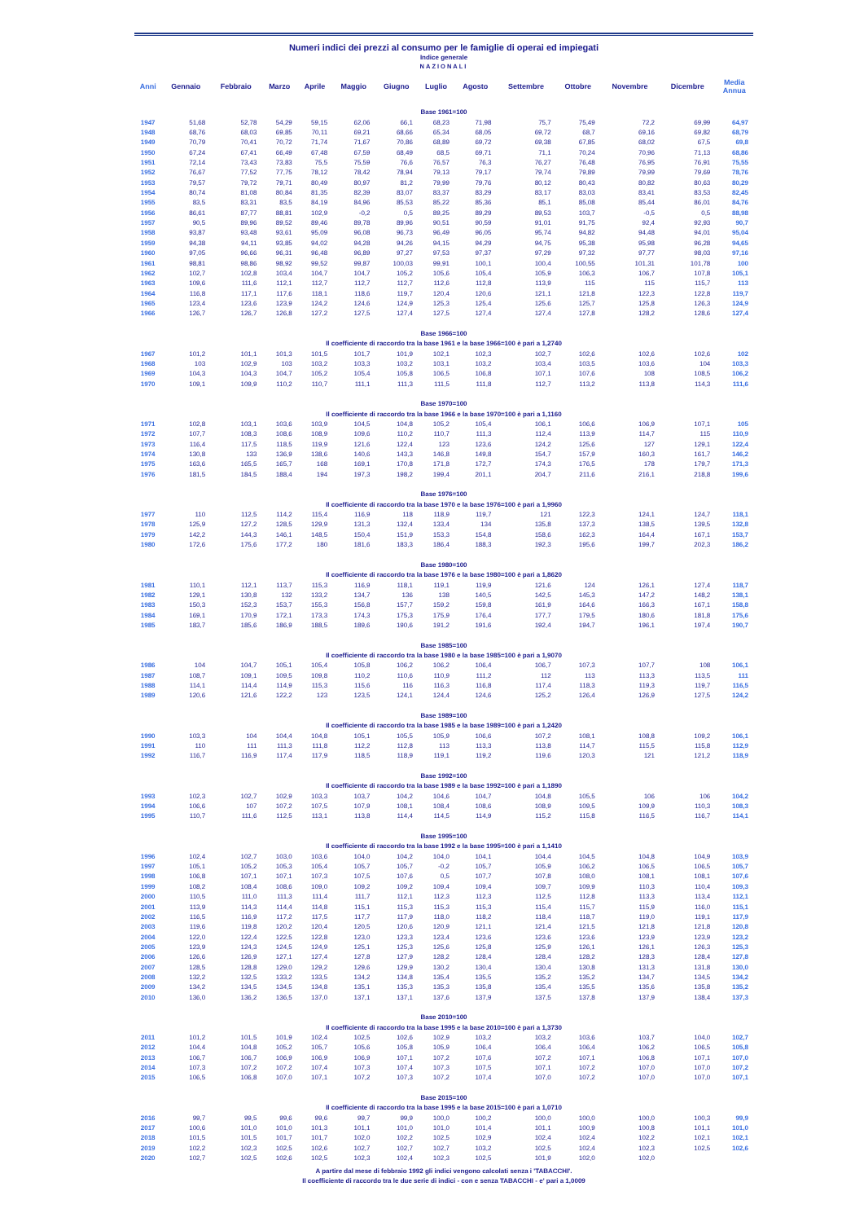Numeri indici dei prezzi al consumo per le famiglie di operai ed impiegati
Indice generale
NAZIONALI
| Anni | Gennaio | Febbraio | Marzo | Aprile | Maggio | Giugno | Luglio | Agosto | Settembre | Ottobre | Novembre | Dicembre | Media Annua |
| --- | --- | --- | --- | --- | --- | --- | --- | --- | --- | --- | --- | --- | --- |
| Base 1961=100 | | | | | | | | | | | | | |
| 1947 | 51,68 | 52,78 | 54,29 | 59,15 | 62,06 | 66,1 | 68,23 | 71,98 | 75,7 | 75,49 | 72,2 | 69,99 | 64,97 |
| 1948 | 68,76 | 68,03 | 69,85 | 70,11 | 69,21 | 68,66 | 65,34 | 68,05 | 69,72 | 68,7 | 69,16 | 69,82 | 68,79 |
| 1949 | 70,79 | 70,41 | 70,72 | 71,74 | 71,67 | 70,86 | 68,89 | 69,72 | 69,38 | 67,85 | 68,02 | 67,5 | 69,8 |
| 1950 | 67,24 | 67,41 | 66,49 | 67,48 | 67,59 | 68,49 | 68,5 | 69,71 | 71,1 | 70,24 | 70,96 | 71,13 | 68,86 |
| 1951 | 72,14 | 73,43 | 73,83 | 75,5 | 75,59 | 76,6 | 76,57 | 76,3 | 76,27 | 76,48 | 76,95 | 76,91 | 75,55 |
| 1952 | 76,67 | 77,52 | 77,75 | 78,12 | 78,42 | 78,94 | 79,13 | 79,17 | 79,74 | 79,89 | 79,99 | 79,69 | 78,76 |
| 1953 | 79,57 | 79,72 | 79,71 | 80,49 | 80,97 | 81,2 | 79,99 | 79,76 | 80,12 | 80,43 | 80,82 | 80,63 | 80,29 |
| 1954 | 80,74 | 81,08 | 80,84 | 81,35 | 82,39 | 83,07 | 83,37 | 83,29 | 83,17 | 83,03 | 83,41 | 83,53 | 82,45 |
| 1955 | 83,5 | 83,31 | 83,5 | 84,19 | 84,96 | 85,53 | 85,22 | 85,36 | 85,1 | 85,08 | 85,44 | 86,01 | 84,76 |
| 1956 | 86,61 | 87,77 | 88,81 | 102,9 | -0,2 | 0,5 | 89,25 | 89,29 | 89,53 | 103,7 | -0,5 | 0,5 | 88,98 |
| 1957 | 90,5 | 89,96 | 89,52 | 89,46 | 89,78 | 89,96 | 90,51 | 90,59 | 91,01 | 91,75 | 92,4 | 92,93 | 90,7 |
| 1958 | 93,87 | 93,48 | 93,61 | 95,09 | 96,08 | 96,73 | 96,49 | 96,05 | 95,74 | 94,82 | 94,48 | 94,01 | 95,04 |
| 1959 | 94,38 | 94,11 | 93,85 | 94,02 | 94,28 | 94,26 | 94,15 | 94,29 | 94,75 | 95,38 | 95,98 | 96,28 | 94,65 |
| 1960 | 97,05 | 96,66 | 96,31 | 96,48 | 96,89 | 97,27 | 97,53 | 97,37 | 97,29 | 97,32 | 97,77 | 98,03 | 97,16 |
| 1961 | 98,81 | 98,86 | 98,92 | 99,52 | 99,87 | 100,03 | 99,91 | 100,1 | 100,4 | 100,55 | 101,31 | 101,78 | 100 |
| 1962 | 102,7 | 102,8 | 103,4 | 104,7 | 104,7 | 105,2 | 105,6 | 105,4 | 105,9 | 106,3 | 106,7 | 107,8 | 105,1 |
| 1963 | 109,6 | 111,6 | 112,1 | 112,7 | 112,7 | 112,7 | 112,6 | 112,8 | 113,9 | 115 | 115 | 115,7 | 113 |
| 1964 | 116,8 | 117,1 | 117,6 | 118,1 | 118,6 | 119,7 | 120,4 | 120,6 | 121,1 | 121,8 | 122,3 | 122,8 | 119,7 |
| 1965 | 123,4 | 123,6 | 123,9 | 124,2 | 124,6 | 124,9 | 125,3 | 125,4 | 125,6 | 125,7 | 125,8 | 126,3 | 124,9 |
| 1966 | 126,7 | 126,7 | 126,8 | 127,2 | 127,5 | 127,4 | 127,5 | 127,4 | 127,4 | 127,8 | 128,2 | 128,6 | 127,4 |
| Base 1966=100 | | | | | | | | | | | | | |
| Il coefficiente di raccordo tra la base 1961 e la base 1966=100 è pari a 1,2740 | | | | | | | | | | | | | |
| 1967 | 101,2 | 101,1 | 101,3 | 101,5 | 101,7 | 101,9 | 102,1 | 102,3 | 102,7 | 102,6 | 102,6 | 102,6 | 102 |
| 1968 | 103 | 102,9 | 103 | 103,2 | 103,3 | 103,2 | 103,1 | 103,2 | 103,4 | 103,5 | 103,6 | 104 | 103,3 |
| 1969 | 104,3 | 104,3 | 104,7 | 105,2 | 105,4 | 105,8 | 106,5 | 106,8 | 107,1 | 107,6 | 108 | 108,5 | 106,2 |
| 1970 | 109,1 | 109,9 | 110,2 | 110,7 | 111,1 | 111,3 | 111,5 | 111,8 | 112,7 | 113,2 | 113,8 | 114,3 | 111,6 |
| Base 1970=100 | | | | | | | | | | | | | |
| Il coefficiente di raccordo tra la base 1966 e la base 1970=100 è pari a 1,1160 | | | | | | | | | | | | | |
| 1971 | 102,8 | 103,1 | 103,6 | 103,9 | 104,5 | 104,8 | 105,2 | 105,4 | 106,1 | 106,6 | 106,9 | 107,1 | 105 |
| 1972 | 107,7 | 108,3 | 108,6 | 108,9 | 109,6 | 110,2 | 110,7 | 111,3 | 112,4 | 113,9 | 114,7 | 115 | 110,9 |
| 1973 | 116,4 | 117,5 | 118,5 | 119,9 | 121,6 | 122,4 | 123 | 123,6 | 124,2 | 125,6 | 127 | 129,1 | 122,4 |
| 1974 | 130,8 | 133 | 136,9 | 138,6 | 140,6 | 143,3 | 146,8 | 149,8 | 154,7 | 157,9 | 160,3 | 161,7 | 146,2 |
| 1975 | 163,6 | 165,5 | 165,7 | 168 | 169,1 | 170,8 | 171,8 | 172,7 | 174,3 | 176,5 | 178 | 179,7 | 171,3 |
| 1976 | 181,5 | 184,5 | 188,4 | 194 | 197,3 | 198,2 | 199,4 | 201,1 | 204,7 | 211,6 | 216,1 | 218,8 | 199,6 |
| Base 1976=100 | | | | | | | | | | | | | |
| Il coefficiente di raccordo tra la base 1970 e la base 1976=100 è pari a 1,9960 | | | | | | | | | | | | | |
| 1977 | 110 | 112,5 | 114,2 | 115,4 | 116,9 | 118 | 118,9 | 119,7 | 121 | 122,3 | 124,1 | 124,7 | 118,1 |
| 1978 | 125,9 | 127,2 | 128,5 | 129,9 | 131,3 | 132,4 | 133,4 | 134 | 135,8 | 137,3 | 138,5 | 139,5 | 132,8 |
| 1979 | 142,2 | 144,3 | 146,1 | 148,5 | 150,4 | 151,9 | 153,3 | 154,8 | 158,6 | 162,3 | 164,4 | 167,1 | 153,7 |
| 1980 | 172,6 | 175,6 | 177,2 | 180 | 181,6 | 183,3 | 186,4 | 188,3 | 192,3 | 195,6 | 199,7 | 202,3 | 186,2 |
| Base 1980=100 | | | | | | | | | | | | | |
| Il coefficiente di raccordo tra la base 1976 e la base 1980=100 è pari a 1,8620 | | | | | | | | | | | | | |
| 1981 | 110,1 | 112,1 | 113,7 | 115,3 | 116,9 | 118,1 | 119,1 | 119,9 | 121,6 | 124 | 126,1 | 127,4 | 118,7 |
| 1982 | 129,1 | 130,8 | 132 | 133,2 | 134,7 | 136 | 138 | 140,5 | 142,5 | 145,3 | 147,2 | 148,2 | 138,1 |
| 1983 | 150,3 | 152,3 | 153,7 | 155,3 | 156,8 | 157,7 | 159,2 | 159,8 | 161,9 | 164,6 | 166,3 | 167,1 | 158,8 |
| 1984 | 169,1 | 170,9 | 172,1 | 173,3 | 174,3 | 175,3 | 175,9 | 176,4 | 177,7 | 179,5 | 180,6 | 181,8 | 175,6 |
| 1985 | 183,7 | 185,6 | 186,9 | 188,5 | 189,6 | 190,6 | 191,2 | 191,6 | 192,4 | 194,7 | 196,1 | 197,4 | 190,7 |
| Base 1985=100 | | | | | | | | | | | | | |
| Il coefficiente di raccordo tra la base 1980 e la base 1985=100 è pari a 1,9070 | | | | | | | | | | | | | |
| 1986 | 104 | 104,7 | 105,1 | 105,4 | 105,8 | 106,2 | 106,2 | 106,4 | 106,7 | 107,3 | 107,7 | 108 | 106,1 |
| 1987 | 108,7 | 109,1 | 109,5 | 109,8 | 110,2 | 110,6 | 110,9 | 111,2 | 112 | 113 | 113,3 | 113,5 | 111 |
| 1988 | 114,1 | 114,4 | 114,9 | 115,3 | 115,6 | 116 | 116,3 | 116,8 | 117,4 | 118,3 | 119,3 | 119,7 | 116,5 |
| 1989 | 120,6 | 121,6 | 122,2 | 123 | 123,5 | 124,1 | 124,4 | 124,6 | 125,2 | 126,4 | 126,9 | 127,5 | 124,2 |
| Base 1989=100 | | | | | | | | | | | | | |
| Il coefficiente di raccordo tra la base 1985 e la base 1989=100 è pari a 1,2420 | | | | | | | | | | | | | |
| 1990 | 103,3 | 104 | 104,4 | 104,8 | 105,1 | 105,5 | 105,9 | 106,6 | 107,2 | 108,1 | 108,8 | 109,2 | 106,1 |
| 1991 | 110 | 111 | 111,3 | 111,8 | 112,2 | 112,8 | 113 | 113,3 | 113,8 | 114,7 | 115,5 | 115,8 | 112,9 |
| 1992 | 116,7 | 116,9 | 117,4 | 117,9 | 118,5 | 118,9 | 119,1 | 119,2 | 119,6 | 120,3 | 121 | 121,2 | 118,9 |
| Base 1992=100 | | | | | | | | | | | | | |
| Il coefficiente di raccordo tra la base 1989 e la base 1992=100 è pari a 1,1890 | | | | | | | | | | | | | |
| 1993 | 102,3 | 102,7 | 102,9 | 103,3 | 103,7 | 104,2 | 104,6 | 104,7 | 104,8 | 105,5 | 106 | 106 | 104,2 |
| 1994 | 106,6 | 107 | 107,2 | 107,5 | 107,9 | 108,1 | 108,4 | 108,6 | 108,9 | 109,5 | 109,9 | 110,3 | 108,3 |
| 1995 | 110,7 | 111,6 | 112,5 | 113,1 | 113,8 | 114,4 | 114,5 | 114,9 | 115,2 | 115,8 | 116,5 | 116,7 | 114,1 |
| Base 1995=100 | | | | | | | | | | | | | |
| Il coefficiente di raccordo tra la base 1992 e la base 1995=100 è pari a 1,1410 | | | | | | | | | | | | | |
| 1996 | 102,4 | 102,7 | 103,0 | 103,6 | 104,0 | 104,2 | 104,0 | 104,1 | 104,4 | 104,5 | 104,8 | 104,9 | 103,9 |
| 1997 | 105,1 | 105,2 | 105,3 | 105,4 | 105,7 | 105,7 | -0,2 | 105,7 | 105,9 | 106,2 | 106,5 | 106,5 | 105,7 |
| 1998 | 106,8 | 107,1 | 107,1 | 107,3 | 107,5 | 107,6 | 0,5 | 107,7 | 107,8 | 108,0 | 108,1 | 108,1 | 107,6 |
| 1999 | 108,2 | 108,4 | 108,6 | 109,0 | 109,2 | 109,2 | 109,4 | 109,4 | 109,7 | 109,9 | 110,3 | 110,4 | 109,3 |
| 2000 | 110,5 | 111,0 | 111,3 | 111,4 | 111,7 | 112,1 | 112,3 | 112,3 | 112,5 | 112,8 | 113,3 | 113,4 | 112,1 |
| 2001 | 113,9 | 114,3 | 114,4 | 114,8 | 115,1 | 115,3 | 115,3 | 115,3 | 115,4 | 115,7 | 115,9 | 116,0 | 115,1 |
| 2002 | 116,5 | 116,9 | 117,2 | 117,5 | 117,7 | 117,9 | 118,0 | 118,2 | 118,4 | 118,7 | 119,0 | 119,1 | 117,9 |
| 2003 | 119,6 | 119,8 | 120,2 | 120,4 | 120,5 | 120,6 | 120,9 | 121,1 | 121,4 | 121,5 | 121,8 | 121,8 | 120,8 |
| 2004 | 122,0 | 122,4 | 122,5 | 122,8 | 123,0 | 123,3 | 123,4 | 123,6 | 123,6 | 123,6 | 123,9 | 123,9 | 123,2 |
| 2005 | 123,9 | 124,3 | 124,5 | 124,9 | 125,1 | 125,3 | 125,6 | 125,8 | 125,9 | 126,1 | 126,1 | 126,3 | 125,3 |
| 2006 | 126,6 | 126,9 | 127,1 | 127,4 | 127,8 | 127,9 | 128,2 | 128,4 | 128,4 | 128,2 | 128,3 | 128,4 | 127,8 |
| 2007 | 128,5 | 128,8 | 129,0 | 129,2 | 129,6 | 129,9 | 130,2 | 130,4 | 130,4 | 130,8 | 131,3 | 131,8 | 130,0 |
| 2008 | 132,2 | 132,5 | 133,2 | 133,5 | 134,2 | 134,8 | 135,4 | 135,5 | 135,2 | 135,2 | 134,7 | 134,5 | 134,2 |
| 2009 | 134,2 | 134,5 | 134,5 | 134,8 | 135,1 | 135,3 | 135,3 | 135,8 | 135,4 | 135,5 | 135,6 | 135,8 | 135,2 |
| 2010 | 136,0 | 136,2 | 136,5 | 137,0 | 137,1 | 137,1 | 137,6 | 137,9 | 137,5 | 137,8 | 137,9 | 138,4 | 137,3 |
| Base 2010=100 | | | | | | | | | | | | | |
| Il coefficiente di raccordo tra la base 1995 e la base 2010=100 è pari a 1,3730 | | | | | | | | | | | | | |
| 2011 | 101,2 | 101,5 | 101,9 | 102,4 | 102,5 | 102,6 | 102,9 | 103,2 | 103,2 | 103,6 | 103,7 | 104,0 | 102,7 |
| 2012 | 104,4 | 104,8 | 105,2 | 105,7 | 105,6 | 105,8 | 105,9 | 106,4 | 106,4 | 106,4 | 106,2 | 106,5 | 105,8 |
| 2013 | 106,7 | 106,7 | 106,9 | 106,9 | 106,9 | 107,1 | 107,2 | 107,6 | 107,2 | 107,1 | 106,8 | 107,1 | 107,0 |
| 2014 | 107,3 | 107,2 | 107,2 | 107,4 | 107,3 | 107,4 | 107,3 | 107,5 | 107,1 | 107,2 | 107,0 | 107,0 | 107,2 |
| 2015 | 106,5 | 106,8 | 107,0 | 107,1 | 107,2 | 107,3 | 107,2 | 107,4 | 107,0 | 107,2 | 107,0 | 107,0 | 107,1 |
| Base 2015=100 | | | | | | | | | | | | | |
| Il coefficiente di raccordo tra la base 1995 e la base 2015=100 è pari a 1,0710 | | | | | | | | | | | | | |
| 2016 | 99,7 | 99,5 | 99,6 | 99,6 | 99,7 | 99,9 | 100,0 | 100,2 | 100,0 | 100,0 | 100,0 | 100,3 | 99,9 |
| 2017 | 100,6 | 101,0 | 101,0 | 101,3 | 101,1 | 101,0 | 101,0 | 101,4 | 101,1 | 100,9 | 100,8 | 101,1 | 101,0 |
| 2018 | 101,5 | 101,5 | 101,7 | 101,7 | 102,0 | 102,2 | 102,5 | 102,9 | 102,4 | 102,4 | 102,2 | 102,1 | 102,1 |
| 2019 | 102,2 | 102,3 | 102,5 | 102,6 | 102,7 | 102,7 | 102,7 | 103,2 | 102,5 | 102,4 | 102,3 | 102,5 | 102,6 |
| 2020 | 102,7 | 102,5 | 102,6 | 102,5 | 102,3 | 102,4 | 102,3 | 102,5 | 101,9 | 102,0 | 102,0 | | |
A partire dal mese di febbraio 1992 gli indici vengono calcolati senza i 'TABACCHI'.
Il coefficiente di raccordo tra le due serie di indici - con e senza TABACCHI - e' pari a 1,0009